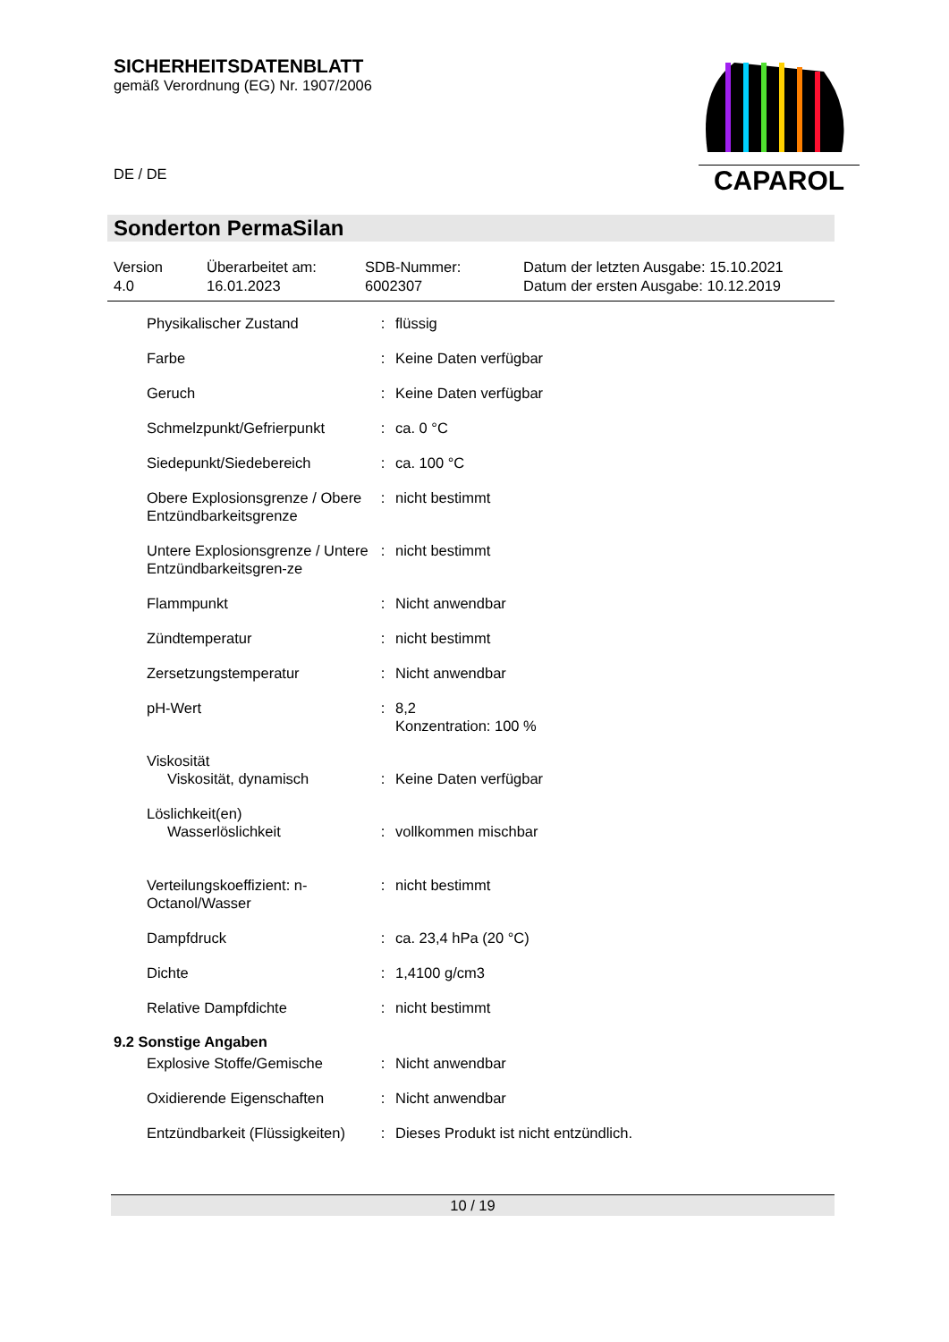SICHERHEITSDATENBLATT
gemäß Verordnung (EG) Nr. 1907/2006
DE / DE
CAPAROL
Sonderton PermaSilan
Version
4.0
Überarbeitet am:
16.01.2023
SDB-Nummer:
6002307
Datum der letzten Ausgabe: 15.10.2021
Datum der ersten Ausgabe: 10.12.2019
| Physikalischer Zustand | : | flüssig |
| Farbe | : | Keine Daten verfügbar |
| Geruch | : | Keine Daten verfügbar |
| Schmelzpunkt/Gefrierpunkt | : | ca. 0 °C |
| Siedepunkt/Siedebereich | : | ca. 100 °C |
| Obere Explosionsgrenze / Obere Entzündbarkeitsgrenze | : | nicht bestimmt |
| Untere Explosionsgrenze / Untere Entzündbarkeitsgren-ze | : | nicht bestimmt |
| Flammpunkt | : | Nicht anwendbar |
| Zündtemperatur | : | nicht bestimmt |
| Zersetzungstemperatur | : | Nicht anwendbar |
| pH-Wert | : | 8,2 Konzentration: 100 % |
| Viskosität Viskosität, dynamisch | : | Keine Daten verfügbar |
| Löslichkeit(en) Wasserlöslichkeit | : | vollkommen mischbar |
| Verteilungskoeffizient: n-Octanol/Wasser | : | nicht bestimmt |
| Dampfdruck | : | ca. 23,4 hPa (20 °C) |
| Dichte | : | 1,4100 g/cm3 |
| Relative Dampfdichte | : | nicht bestimmt |
9.2 Sonstige Angaben
| Explosive Stoffe/Gemische | : | Nicht anwendbar |
| Oxidierende Eigenschaften | : | Nicht anwendbar |
| Entzündbarkeit (Flüssigkeiten) | : | Dieses Produkt ist nicht entzündlich. |
10 / 19